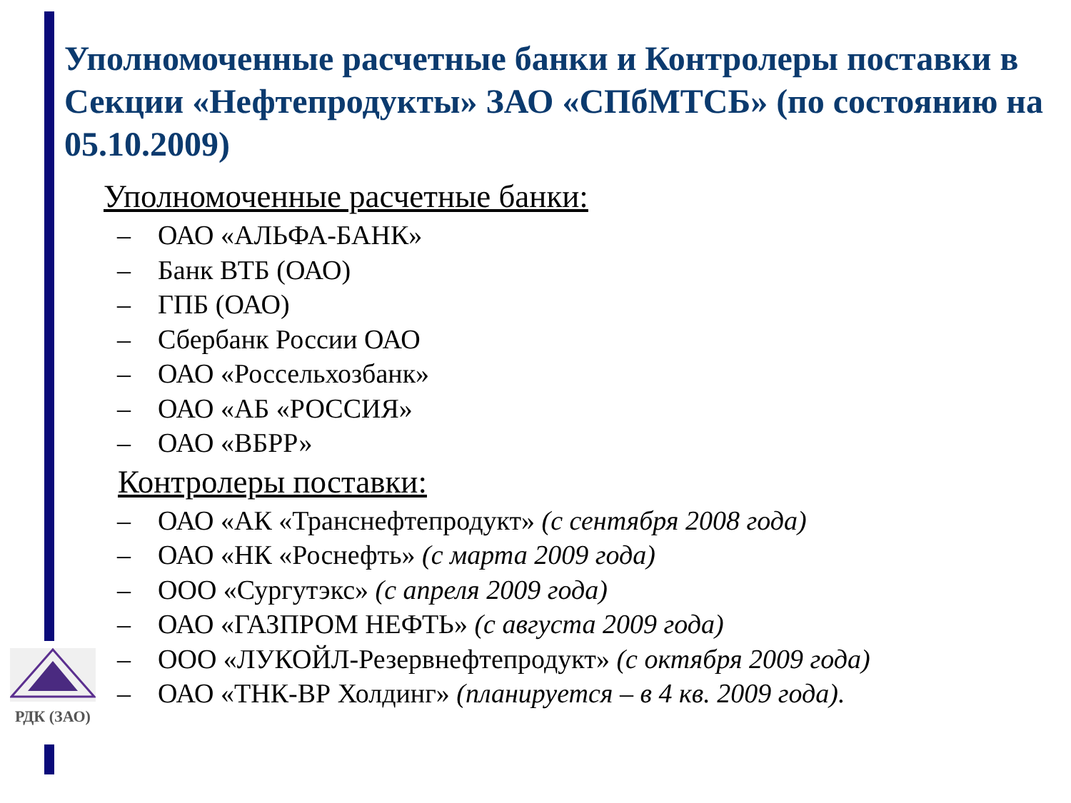РДК (ЗАО)
Уполномоченные расчетные банки и Контролеры поставки в Секции «Нефтепродукты» ЗАО «СПбМТСБ» (по состоянию на 05.10.2009)
Уполномоченные расчетные банки:
– ОАО «АЛЬФА-БАНК»
– Банк ВТБ (ОАО)
– ГПБ (ОАО)
– Сбербанк России ОАО
– ОАО «Россельхозбанк»
– ОАО «АБ «РОССИЯ»
– ОАО «ВБРР»
Контролеры поставки:
– ОАО «АК «Транснефтепродукт» (с сентября 2008 года)
– ОАО «НК «Роснефть» (с марта 2009 года)
– ООО «Сургутэкс» (с апреля 2009 года)
– ОАО «ГАЗПРОМ НЕФТЬ» (с августа 2009 года)
– ООО «ЛУКОЙЛ-Резервнефтепродукт» (с октября 2009 года)
– ОАО «ТНК-ВР Холдинг» (планируется – в 4 кв. 2009 года).